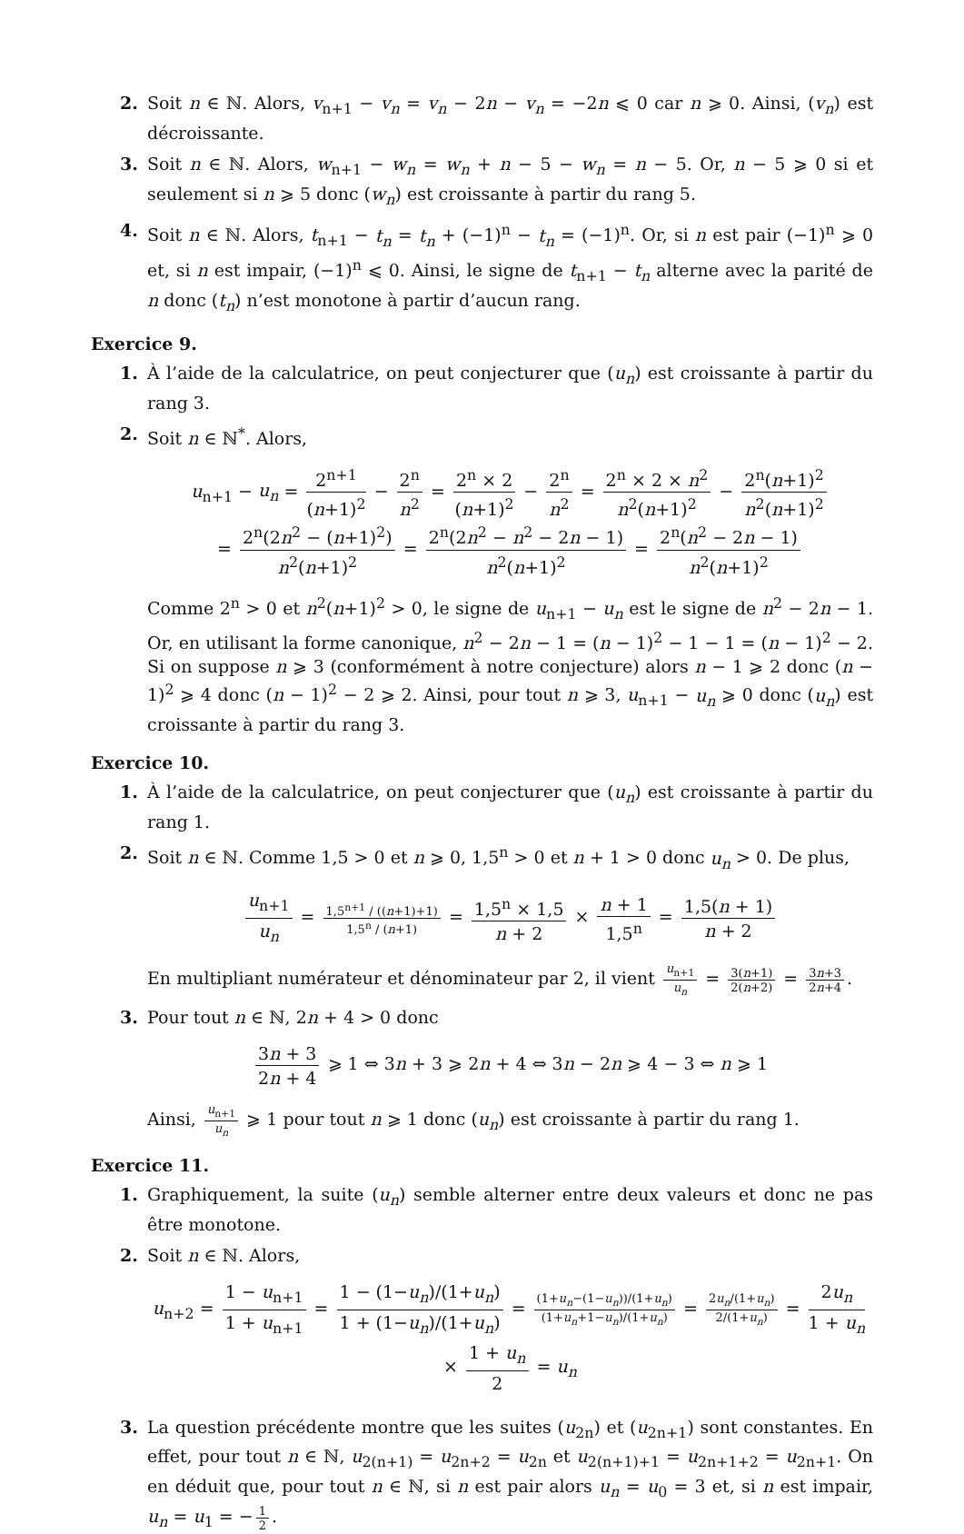2. Soit n ∈ ℕ. Alors, v<sub>n+1</sub> − v<sub>n</sub> = v<sub>n</sub> − 2n − v<sub>n</sub> = −2n ⩽ 0 car n ⩾ 0. Ainsi, (v<sub>n</sub>) est décroissante.
3. Soit n ∈ ℕ. Alors, w<sub>n+1</sub> − w<sub>n</sub> = w<sub>n</sub> + n − 5 − w<sub>n</sub> = n − 5. Or, n − 5 ⩾ 0 si et seulement si n ⩾ 5 donc (w<sub>n</sub>) est croissante à partir du rang 5.
4. Soit n ∈ ℕ. Alors, t<sub>n+1</sub> − t<sub>n</sub> = t<sub>n</sub> + (−1)<sup>n</sup> − t<sub>n</sub> = (−1)<sup>n</sup>. Or, si n est pair (−1)<sup>n</sup> ⩾ 0 et, si n est impair, (−1)<sup>n</sup> ⩽ 0. Ainsi, le signe de t<sub>n+1</sub> − t<sub>n</sub> alterne avec la parité de n donc (t<sub>n</sub>) n’est monotone à partir d’aucun rang.
Exercice 9.
1. À l’aide de la calculatrice, on peut conjecturer que (u<sub>n</sub>) est croissante à partir du rang 3.
2. Soit n ∈ ℕ<sup>*</sup>. Alors,
u<sub>n+1</sub> − u<sub>n</sub> = 2<sup>n+1</sup> (n+1)<sup>2</sup> − 2<sup>n</sup> n<sup>2</sup> = 2<sup>n</sup> × 2 (n+1)<sup>2</sup> − 2<sup>n</sup> n<sup>2</sup> = 2<sup>n</sup> × 2 × n<sup>2</sup> n<sup>2</sup>(n+1)<sup>2</sup> − 2<sup>n</sup>(n+1)<sup>2</sup> n<sup>2</sup>(n+1)<sup>2</sup>
= 2<sup>n</sup>(2n<sup>2</sup> − (n+1)<sup>2</sup>) n<sup>2</sup>(n+1)<sup>2</sup> = 2<sup>n</sup>(2n<sup>2</sup> − n<sup>2</sup> − 2n − 1) n<sup>2</sup>(n+1)<sup>2</sup> = 2<sup>n</sup>(n<sup>2</sup> − 2n − 1) n<sup>2</sup>(n+1)<sup>2</sup>
Comme 2<sup>n</sup> > 0 et n<sup>2</sup>(n+1)<sup>2</sup> > 0, le signe de u<sub>n+1</sub> − u<sub>n</sub> est le signe de n<sup>2</sup> − 2n − 1. Or, en utilisant la forme canonique, n<sup>2</sup> − 2n − 1 = (n − 1)<sup>2</sup> − 1 − 1 = (n − 1)<sup>2</sup> − 2. Si on suppose n ⩾ 3 (conformément à notre conjecture) alors n − 1 ⩾ 2 donc (n − 1)<sup>2</sup> ⩾ 4 donc (n − 1)<sup>2</sup> − 2 ⩾ 2. Ainsi, pour tout n ⩾ 3, u<sub>n+1</sub> − u<sub>n</sub> ⩾ 0 donc (u<sub>n</sub>) est croissante à partir du rang 3.
Exercice 10.
1. À l’aide de la calculatrice, on peut conjecturer que (u<sub>n</sub>) est croissante à partir du rang 1.
2. Soit n ∈ ℕ. Comme 1,5 > 0 et n ⩾ 0, 1,5<sup>n</sup> > 0 et n + 1 > 0 donc u<sub>n</sub> > 0. De plus,
u<sub>n+1</sub> u<sub>n</sub> = 1,5<sup>n+1</sup> / ((n+1)+1) 1,5<sup>n</sup> / (n+1) = 1,5<sup>n</sup> × 1,5 n + 2 × n + 1 1,5<sup>n</sup> = 1,5(n + 1) n + 2
En multipliant numérateur et dénominateur par 2, il vient u<sub>n+1</sub> u<sub>n</sub> = 3(n+1) 2(n+2) = 3n+3 2n+4.
3. Pour tout n ∈ ℕ, 2n + 4 > 0 donc
3n + 3 2n + 4 ⩾ 1 ⇔ 3n + 3 ⩾ 2n + 4 ⇔ 3n − 2n ⩾ 4 − 3 ⇔ n ⩾ 1
Ainsi, u<sub>n+1</sub> u<sub>n</sub> ⩾ 1 pour tout n ⩾ 1 donc (u<sub>n</sub>) est croissante à partir du rang 1.
Exercice 11.
1. Graphiquement, la suite (u<sub>n</sub>) semble alterner entre deux valeurs et donc ne pas être monotone.
2. Soit n ∈ ℕ. Alors,
u<sub>n+2</sub> = 1 − u<sub>n+1</sub> 1 + u<sub>n+1</sub> = 1 − (1−u<sub>n</sub>)/(1+u<sub>n</sub>) 1 + (1−u<sub>n</sub>)/(1+u<sub>n</sub>) = (1+u<sub>n</sub>−(1−u<sub>n</sub>))/(1+u<sub>n</sub>) (1+u<sub>n</sub>+1−u<sub>n</sub>)/(1+u<sub>n</sub>) = 2u<sub>n</sub>/(1+u<sub>n</sub>) 2/(1+u<sub>n</sub>) = 2u<sub>n</sub> 1 + u<sub>n</sub> × 1 + u<sub>n</sub> 2 = u<sub>n</sub>
3. La question précédente montre que les suites (u<sub>2n</sub>) et (u<sub>2n+1</sub>) sont constantes. En effet, pour tout n ∈ ℕ, u<sub>2(n+1)</sub> = u<sub>2n+2</sub> = u<sub>2n</sub> et u<sub>2(n+1)+1</sub> = u<sub>2n+1+2</sub> = u<sub>2n+1</sub>. On en déduit que, pour tout n ∈ ℕ, si n est pair alors u<sub>n</sub> = u<sub>0</sub> = 3 et, si n est impair, u<sub>n</sub> = u<sub>1</sub> = − 1 2.